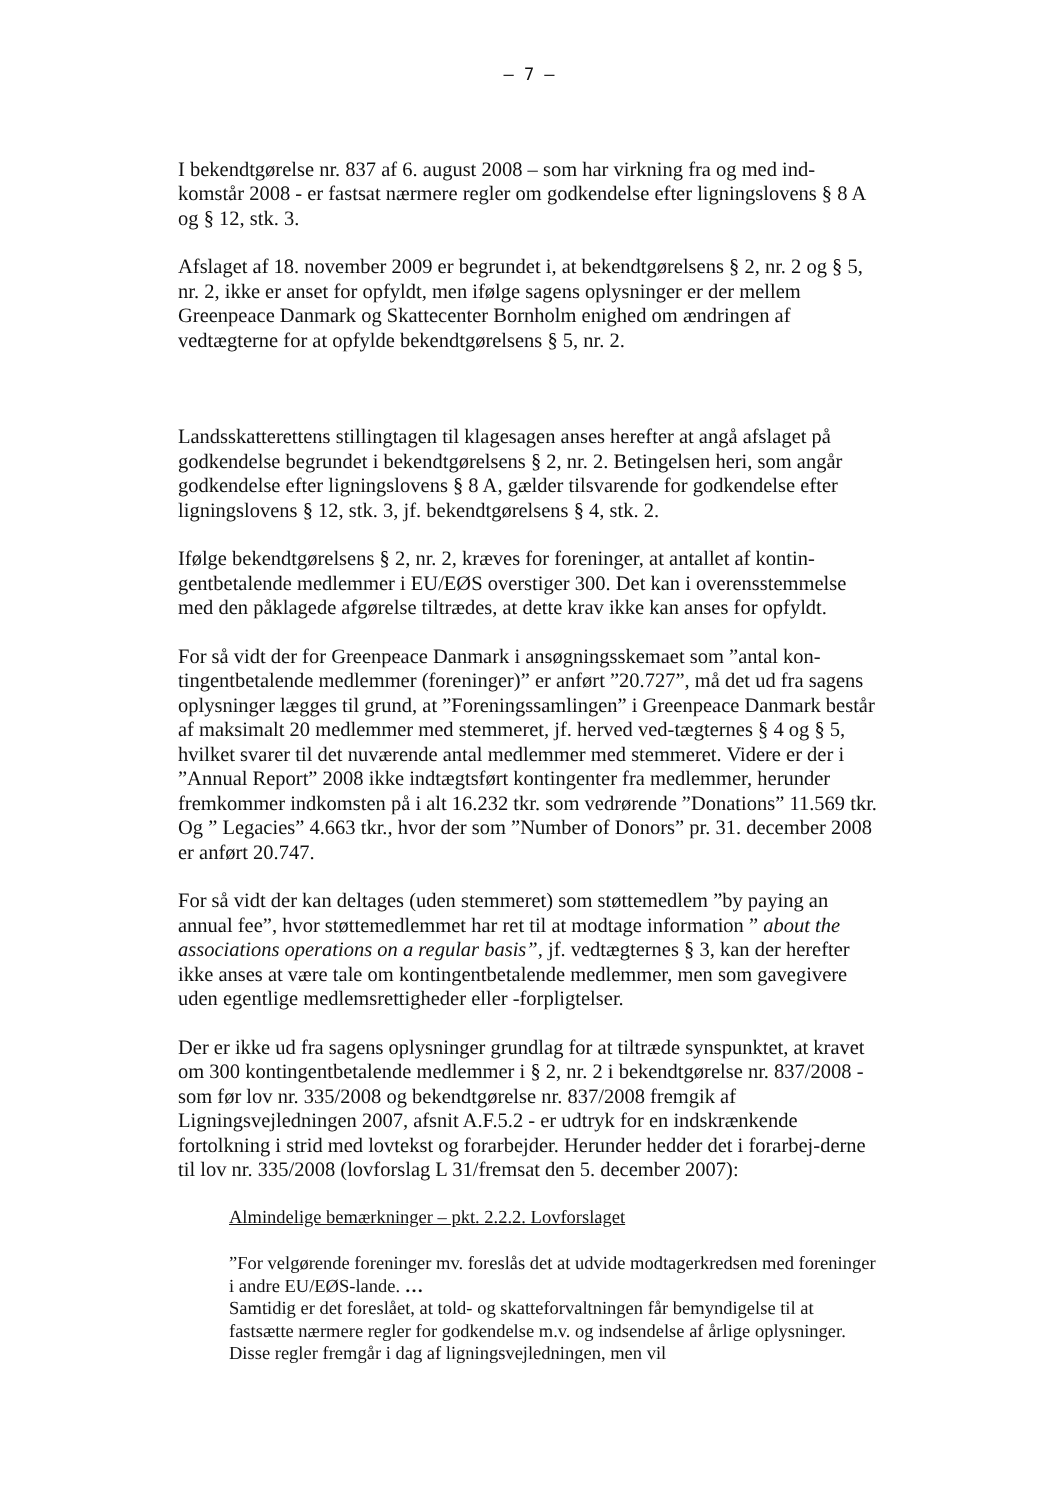– 7 –
I bekendtgørelse nr. 837 af 6. august 2008 – som har virkning fra og med ind-komstår 2008 - er fastsat nærmere regler om godkendelse efter ligningslovens § 8 A og § 12, stk. 3.
Afslaget af 18. november 2009 er begrundet i, at bekendtgørelsens § 2, nr. 2 og § 5, nr. 2, ikke er anset for opfyldt, men ifølge sagens oplysninger er der mellem Greenpeace Danmark og Skattecenter Bornholm enighed om ændringen af vedtægterne for at opfylde bekendtgørelsens § 5, nr. 2.
Landsskatterettens stillingtagen til klagesagen anses herefter at angå afslaget på godkendelse begrundet i bekendtgørelsens § 2, nr. 2. Betingelsen heri, som angår godkendelse efter ligningslovens § 8 A, gælder tilsvarende for godkendelse efter ligningslovens § 12, stk. 3, jf. bekendtgørelsens § 4, stk. 2.
Ifølge bekendtgørelsens § 2, nr. 2, kræves for foreninger, at antallet af kontin-gentbetalende medlemmer i EU/EØS overstiger 300. Det kan i overensstemmelse med den påklagede afgørelse tiltrædes, at dette krav ikke kan anses for opfyldt.
For så vidt der for Greenpeace Danmark i ansøgningsskemaet som ”antal kon-tingentbetalende medlemmer (foreninger)” er anført ”20.727”, må det ud fra sagens oplysninger lægges til grund, at ”Foreningssamlingen” i Greenpeace Danmark består af maksimalt 20 medlemmer med stemmeret, jf. herved ved-tægternes § 4 og § 5, hvilket svarer til det nuværende antal medlemmer med stemmeret. Videre er der i ”Annual Report” 2008 ikke indtægtsført kontingenter fra medlemmer, herunder fremkommer indkomsten på i alt 16.232 tkr. som vedrørende ”Donations” 11.569 tkr. Og ” Legacies” 4.663 tkr., hvor der som ”Number of Donors” pr. 31. december 2008 er anført 20.747.
For så vidt der kan deltages (uden stemmeret) som støttemedlem ”by paying an annual fee”, hvor støttemedlemmet har ret til at modtage information ” about the associations operations on a regular basis”, jf. vedtægternes § 3, kan der herefter ikke anses at være tale om kontingentbetalende medlemmer, men som gavegivere uden egentlige medlemsrettigheder eller -forpligtelser.
Der er ikke ud fra sagens oplysninger grundlag for at tiltræde synspunktet, at kravet om 300 kontingentbetalende medlemmer i § 2, nr. 2 i bekendtgørelse nr. 837/2008 - som før lov nr. 335/2008 og bekendtgørelse nr. 837/2008 fremgik af Ligningsvejledningen 2007, afsnit A.F.5.2 - er udtryk for en indskrænkende fortolkning i strid med lovtekst og forarbejder. Herunder hedder det i forarbej-derne til lov nr. 335/2008 (lovforslag L 31/fremsat den 5. december 2007):
Almindelige bemærkninger – pkt. 2.2.2. Lovforslaget
”For velgørende foreninger mv. foreslås det at udvide modtagerkredsen med foreninger i andre EU/EØS-lande. …
Samtidig er det foreslået, at told- og skatteforvaltningen får bemyndigelse til at fastsætte nærmere regler for godkendelse m.v. og indsendelse af årlige oplysninger. Disse regler fremgår i dag af ligningsvejledningen, men vil